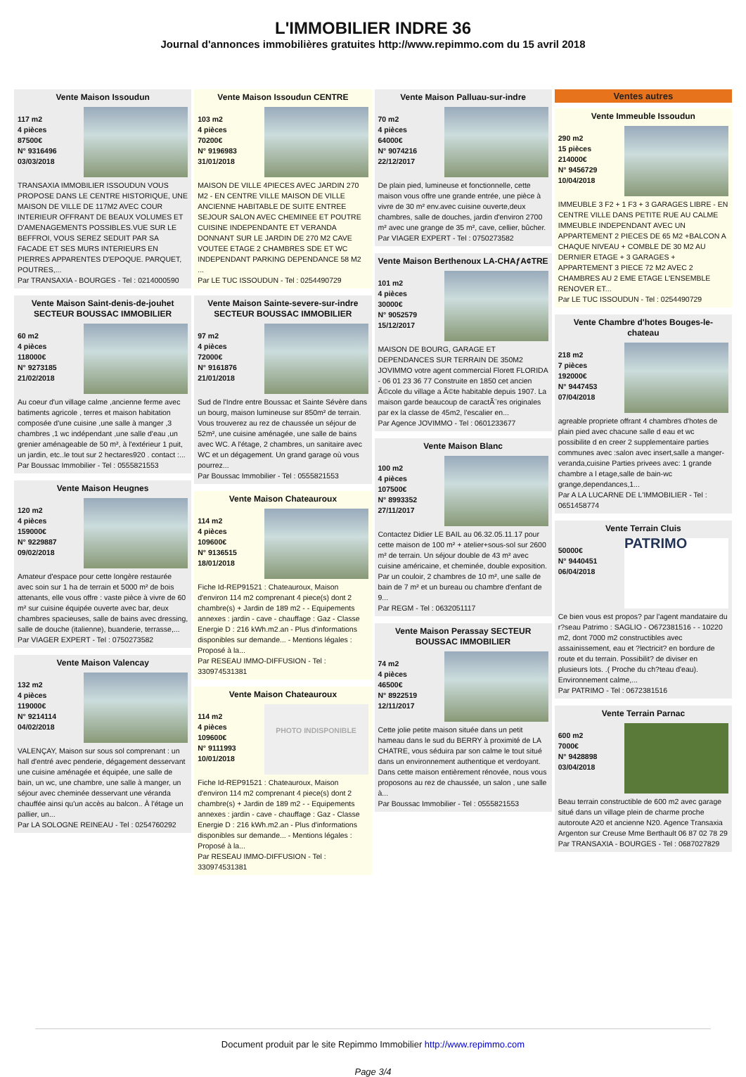L'IMMOBILIER INDRE 36
Journal d'annonces immobilières gratuites http://www.repimmo.com du 15 avril 2018
Vente Maison Issoudun
117 m2
4 pièces
87500€
N° 9316496
03/03/2018
TRANSAXIA IMMOBILIER ISSOUDUN VOUS PROPOSE DANS LE CENTRE HISTORIQUE, UNE MAISON DE VILLE DE 117M2 AVEC COUR INTERIEUR OFFRANT DE BEAUX VOLUMES ET D'AMENAGEMENTS POSSIBLES.VUE SUR LE BEFFROI, VOUS SEREZ SEDUIT PAR SA FACADE ET SES MURS INTERIEURS EN PIERRES APPARENTES D'EPOQUE. PARQUET, POUTRES,...
Par TRANSAXIA - BOURGES - Tel : 0214000590
Vente Maison Saint-denis-de-jouhet SECTEUR BOUSSAC IMMOBILIER
60 m2
4 pièces
118000€
N° 9273185
21/02/2018
Au coeur d'un village calme ,ancienne ferme avec batiments agricole , terres et maison habitation composée d'une cuisine ,une salle à manger ,3 chambres ,1 wc indépendant ,une salle d'eau ,un grenier aménageable de 50 m², à l'extérieur 1 puit, un jardin, etc..le tout sur 2 hectares920 . contact :...
Par Boussac Immobilier - Tel : 0555821553
Vente Maison Heugnes
120 m2
4 pièces
159000€
N° 9229887
09/02/2018
Amateur d'espace pour cette longère restaurée avec soin sur 1 ha de terrain et 5000 m² de bois attenants, elle vous offre : vaste pièce à vivre de 60 m² sur cuisine équipée ouverte avec bar, deux chambres spacieuses, salle de bains avec dressing, salle de douche (italienne), buanderie, terrasse,...
Par VIAGER EXPERT - Tel : 0750273582
Vente Maison Valencay
132 m2
4 pièces
119000€
N° 9214114
04/02/2018
VALENÇAY, Maison sur sous sol comprenant : un hall d'entré avec penderie, dégagement desservant une cuisine aménagée et équipée, une salle de bain, un wc, une chambre, une salle à manger, un séjour avec cheminée desservant une véranda chauffée ainsi qu'un accès au balcon.. À l'étage un pallier, un...
Par LA SOLOGNE REINEAU - Tel : 0254760292
Vente Maison Issoudun CENTRE
103 m2
4 pièces
70200€
N° 9196983
31/01/2018
MAISON DE VILLE 4PIECES AVEC JARDIN 270 M2 - EN CENTRE VILLE MAISON DE VILLE ANCIENNE HABITABLE DE SUITE ENTREE SEJOUR SALON AVEC CHEMINEE ET POUTRE CUISINE INDEPENDANTE ET VERANDA DONNANT SUR LE JARDIN DE 270 M2 CAVE VOUTEE ETAGE 2 CHAMBRES SDE ET WC INDEPENDANT PARKING DEPENDANCE 58 M2 ...
Par LE TUC ISSOUDUN - Tel : 0254490729
Vente Maison Sainte-severe-sur-indre SECTEUR BOUSSAC IMMOBILIER
97 m2
4 pièces
72000€
N° 9161876
21/01/2018
Sud de l'Indre entre Boussac et Sainte Sévère dans un bourg, maison lumineuse sur 850m² de terrain. Vous trouverez au rez de chaussée un séjour de 52m², une cuisine aménagée, une salle de bains avec WC. A l'étage, 2 chambres, un sanitaire avec WC et un dégagement. Un grand garage où vous pourrez...
Par Boussac Immobilier - Tel : 0555821553
Vente Maison Chateauroux
114 m2
4 pièces
109600€
N° 9136515
18/01/2018
Fiche Id-REP91521 : Chateauroux, Maison d'environ 114 m2 comprenant 4 piece(s) dont 2 chambre(s) + Jardin de 189 m2 - - Equipements annexes : jardin - cave - chauffage : Gaz - Classe Energie D : 216 kWh.m2.an - Plus d'informations disponibles sur demande... - Mentions légales : Proposé à la...
Par RESEAU IMMO-DIFFUSION - Tel : 330974531381
Vente Maison Chateauroux
114 m2
4 pièces
109600€
N° 9111993
10/01/2018
PHOTO INDISPONIBLE
Fiche Id-REP91521 : Chateauroux, Maison d'environ 114 m2 comprenant 4 piece(s) dont 2 chambre(s) + Jardin de 189 m2 - - Equipements annexes : jardin - cave - chauffage : Gaz - Classe Energie D : 216 kWh.m2.an - Plus d'informations disponibles sur demande... - Mentions légales : Proposé à la...
Par RESEAU IMMO-DIFFUSION - Tel : 330974531381
Vente Maison Palluau-sur-indre
70 m2
4 pièces
64000€
N° 9074216
22/12/2017
De plain pied, lumineuse et fonctionnelle, cette maison vous offre une grande entrée, une pièce à vivre de 30 m² env.avec cuisine ouverte,deux chambres, salle de douches, jardin d'environ 2700 m² avec une grange de 35 m², cave, cellier, bûcher.
Par VIAGER EXPERT - Tel : 0750273582
Vente Maison Berthenoux LA-CHAƒA¢TRE
101 m2
4 pièces
30000€
N° 9052579
15/12/2017
MAISON DE BOURG, GARAGE ET DEPENDANCES SUR TERRAIN DE 350M2 JOVIMMO votre agent commercial Florett FLORIDA - 06 01 23 36 77 Construite en 1850 cet ancien Ã©cole du village a Ã©te habitable depuis 1907. La maison garde beaucoup de caractÃ¨res originales par ex la classe de 45m2, l'escalier en...
Par Agence JOVIMMO - Tel : 0601233677
Vente Maison Blanc
100 m2
4 pièces
107500€
N° 8993352
27/11/2017
Contactez Didier LE BAIL au 06.32.05.11.17 pour cette maison de 100 m² + atelier+sous-sol sur 2600 m² de terrain. Un séjour double de 43 m² avec cuisine américaine, et cheminée, double exposition. Par un couloir, 2 chambres de 10 m², une salle de bain de 7 m² et un bureau ou chambre d'enfant de 9...
Par REGM - Tel : 0632051117
Vente Maison Perassay SECTEUR BOUSSAC IMMOBILIER
74 m2
4 pièces
46500€
N° 8922519
12/11/2017
Cette jolie petite maison située dans un petit hameau dans le sud du BERRY à proximité de LA CHATRE, vous séduira par son calme le tout situé dans un environnement authentique et verdoyant. Dans cette maison entièrement rénovée, nous vous proposons au rez de chaussée, un salon , une salle à...
Par Boussac Immobilier - Tel : 0555821553
Ventes autres
Vente Immeuble Issoudun
290 m2
15 pièces
214000€
N° 9456729
10/04/2018
IMMEUBLE 3 F2 + 1 F3 + 3 GARAGES LIBRE - EN CENTRE VILLE DANS PETITE RUE AU CALME IMMEUBLE INDEPENDANT AVEC UN APPARTEMENT 2 PIECES DE 65 M2 +BALCON A CHAQUE NIVEAU + COMBLE DE 30 M2 AU DERNIER ETAGE + 3 GARAGES + APPARTEMENT 3 PIECE 72 M2 AVEC 2 CHAMBRES AU 2 EME ETAGE L'ENSEMBLE RENOVER ET...
Par LE TUC ISSOUDUN - Tel : 0254490729
Vente Chambre d'hotes Bouges-le-chateau
218 m2
7 pièces
192000€
N° 9447453
07/04/2018
agreable propriete offrant 4 chambres d'hotes de plain pied avec chacune salle d eau et wc possibilite d en creer 2 supplementaire parties communes avec :salon avec insert,salle a manger-veranda,cuisine Parties privees avec: 1 grande chambre a l etage,salle de bain-wc grange,dependances,1...
Par A LA LUCARNE DE L'IMMOBILIER - Tel : 0651458774
Vente Terrain Cluis
50000€
N° 9440451
06/04/2018
PATRIMO
Ce bien vous est propos? par l'agent mandataire du r?seau Patrimo : SAGLIO - O672381516 - - 10220 m2, dont 7000 m2 constructibles avec assainissement, eau et ?lectricit? en bordure de route et du terrain. Possibilit? de diviser en plusieurs lots. .( Proche du ch?teau d'eau). Environnement calme,...
Par PATRIMO - Tel : 0672381516
Vente Terrain Parnac
600 m2
7000€
N° 9428898
03/04/2018
Beau terrain constructible de 600 m2 avec garage situé dans un village plein de charme proche autoroute A20 et ancienne N20. Agence Transaxia Argenton sur Creuse Mme Berthault 06 87 02 78 29
Par TRANSAXIA - BOURGES - Tel : 0687027829
Document produit par le site Repimmo Immobilier http://www.repimmo.com
Page 3/4